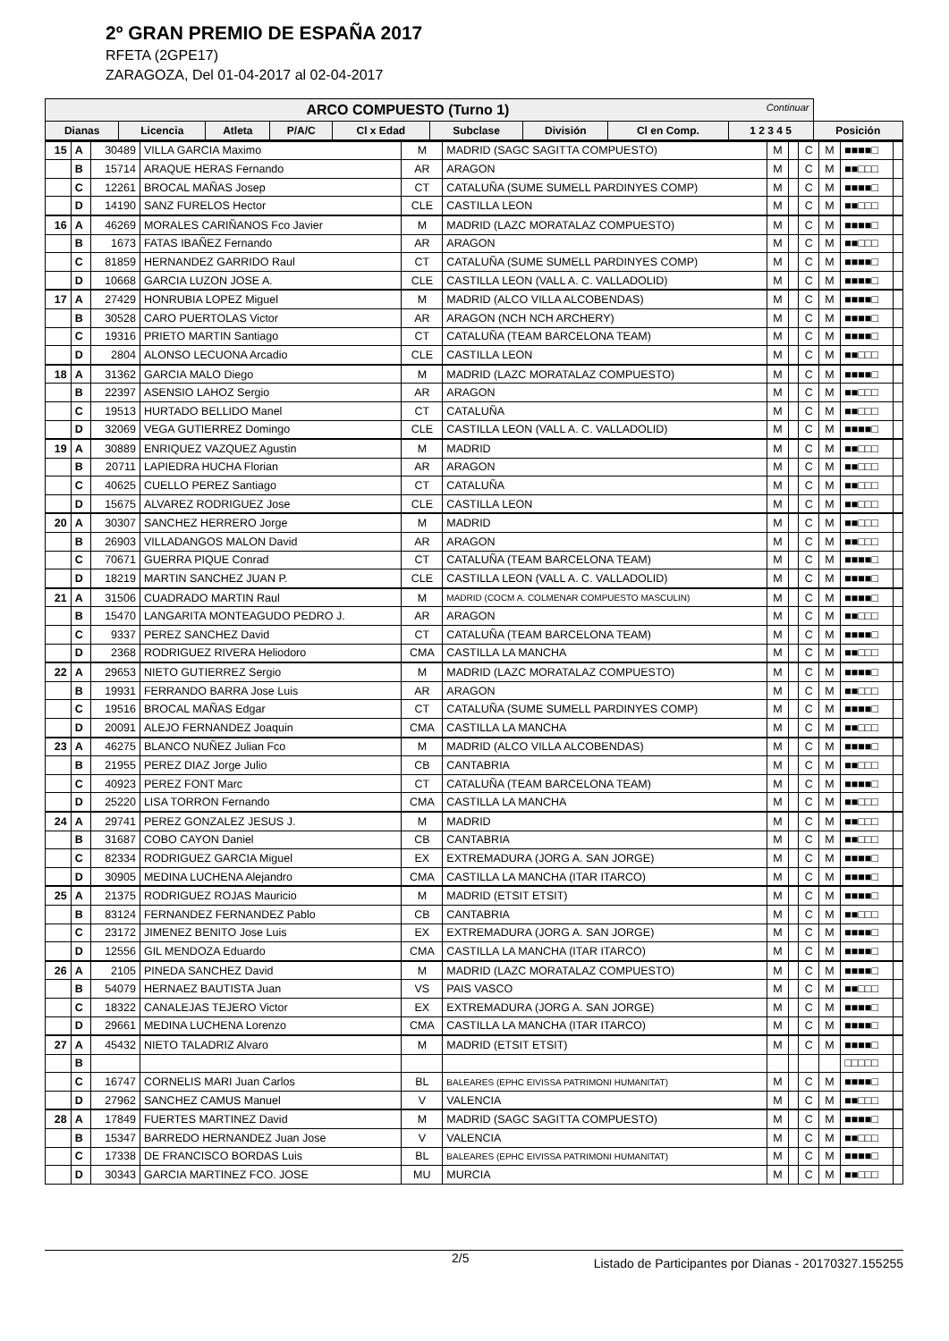2º GRAN PREMIO DE ESPAÑA 2017
RFETA (2GPE17)
ZARAGOZA, Del 01-04-2017 al 02-04-2017
| ARCO COMPUESTO (Turno 1) Continuar | | | | | | | | | |
| Dianas | Licencia | Atleta | P/A/C | Cl x Edad | Subclase | División | Cl en Comp. | 1 2 3 4 5 | Posición |
| 15 | A | 30489 | VILLA GARCIA Maximo | M | MADRID (SAGC SAGITTA COMPUESTO) | M | | C | M | ■■■■□ | |
| | B | 15714 | ARAQUE HERAS Fernando | AR | ARAGON | M | | C | M | ■■□□□ | |
| | C | 12261 | BROCAL MAÑAS Josep | CT | CATALUÑA (SUME SUMELL PARDINYES COMP) | M | | C | M | ■■■■□ | |
| | D | 14190 | SANZ FURELOS Hector | CLE | CASTILLA LEON | M | | C | M | ■■□□□ | |
| 16 | A | 46269 | MORALES CARIÑANOS Fco Javier | M | MADRID (LAZC MORATALAZ COMPUESTO) | M | | C | M | ■■■■□ | |
| | B | 1673 | FATAS IBAÑEZ Fernando | AR | ARAGON | M | | C | M | ■■□□□ | |
| | C | 81859 | HERNANDEZ GARRIDO Raul | CT | CATALUÑA (SUME SUMELL PARDINYES COMP) | M | | C | M | ■■■■□ | |
| | D | 10668 | GARCIA LUZON JOSE A. | CLE | CASTILLA LEON (VALL A. C. VALLADOLID) | M | | C | M | ■■■■□ | |
| 17 | A | 27429 | HONRUBIA LOPEZ Miguel | M | MADRID (ALCO VILLA ALCOBENDAS) | M | | C | M | ■■■■□ | |
| | B | 30528 | CARO PUERTOLAS Victor | AR | ARAGON (NCH NCH ARCHERY) | M | | C | M | ■■■■□ | |
| | C | 19316 | PRIETO MARTIN Santiago | CT | CATALUÑA (TEAM BARCELONA TEAM) | M | | C | M | ■■■■□ | |
| | D | 2804 | ALONSO LECUONA Arcadio | CLE | CASTILLA LEON | M | | C | M | ■■□□□ | |
| 18 | A | 31362 | GARCIA MALO Diego | M | MADRID (LAZC MORATALAZ COMPUESTO) | M | | C | M | ■■■■□ | |
| | B | 22397 | ASENSIO LAHOZ Sergio | AR | ARAGON | M | | C | M | ■■□□□ | |
| | C | 19513 | HURTADO BELLIDO Manel | CT | CATALUÑA | M | | C | M | ■■□□□ | |
| | D | 32069 | VEGA GUTIERREZ Domingo | CLE | CASTILLA LEON (VALL A. C. VALLADOLID) | M | | C | M | ■■■■□ | |
| 19 | A | 30889 | ENRIQUEZ VAZQUEZ Agustin | M | MADRID | M | | C | M | ■■□□□ | |
| | B | 20711 | LAPIEDRA HUCHA Florian | AR | ARAGON | M | | C | M | ■■□□□ | |
| | C | 40625 | CUELLO PEREZ Santiago | CT | CATALUÑA | M | | C | M | ■■□□□ | |
| | D | 15675 | ALVAREZ RODRIGUEZ Jose | CLE | CASTILLA LEON | M | | C | M | ■■□□□ | |
| 20 | A | 30307 | SANCHEZ HERRERO Jorge | M | MADRID | M | | C | M | ■■□□□ | |
| | B | 26903 | VILLADANGOS MALON David | AR | ARAGON | M | | C | M | ■■□□□ | |
| | C | 70671 | GUERRA PIQUE Conrad | CT | CATALUÑA (TEAM BARCELONA TEAM) | M | | C | M | ■■■■□ | |
| | D | 18219 | MARTIN SANCHEZ JUAN P. | CLE | CASTILLA LEON (VALL A. C. VALLADOLID) | M | | C | M | ■■■■□ | |
| 21 | A | 31506 | CUADRADO MARTIN Raul | M | MADRID (COCM A. COLMENAR COMPUESTO MASCULIN) | M | | C | M | ■■■■□ | |
| | B | 15470 | LANGARITA MONTEAGUDO PEDRO J. | AR | ARAGON | M | | C | M | ■■□□□ | |
| | C | 9337 | PEREZ SANCHEZ David | CT | CATALUÑA (TEAM BARCELONA TEAM) | M | | C | M | ■■■■□ | |
| | D | 2368 | RODRIGUEZ RIVERA Heliodoro | CMA | CASTILLA LA MANCHA | M | | C | M | ■■□□□ | |
| 22 | A | 29653 | NIETO GUTIERREZ Sergio | M | MADRID (LAZC MORATALAZ COMPUESTO) | M | | C | M | ■■■■□ | |
| | B | 19931 | FERRANDO BARRA Jose Luis | AR | ARAGON | M | | C | M | ■■□□□ | |
| | C | 19516 | BROCAL MAÑAS Edgar | CT | CATALUÑA (SUME SUMELL PARDINYES COMP) | M | | C | M | ■■■■□ | |
| | D | 20091 | ALEJO FERNANDEZ Joaquin | CMA | CASTILLA LA MANCHA | M | | C | M | ■■□□□ | |
| 23 | A | 46275 | BLANCO NUÑEZ Julian Fco | M | MADRID (ALCO VILLA ALCOBENDAS) | M | | C | M | ■■■■□ | |
| | B | 21955 | PEREZ DIAZ Jorge Julio | CB | CANTABRIA | M | | C | M | ■■□□□ | |
| | C | 40923 | PEREZ FONT Marc | CT | CATALUÑA (TEAM BARCELONA TEAM) | M | | C | M | ■■■■□ | |
| | D | 25220 | LISA TORRON Fernando | CMA | CASTILLA LA MANCHA | M | | C | M | ■■□□□ | |
| 24 | A | 29741 | PEREZ GONZALEZ JESUS J. | M | MADRID | M | | C | M | ■■□□□ | |
| | B | 31687 | COBO CAYON Daniel | CB | CANTABRIA | M | | C | M | ■■□□□ | |
| | C | 82334 | RODRIGUEZ GARCIA Miguel | EX | EXTREMADURA (JORG A. SAN JORGE) | M | | C | M | ■■■■□ | |
| | D | 30905 | MEDINA LUCHENA Alejandro | CMA | CASTILLA LA MANCHA (ITAR ITARCO) | M | | C | M | ■■■■□ | |
| 25 | A | 21375 | RODRIGUEZ ROJAS Mauricio | M | MADRID (ETSIT ETSIT) | M | | C | M | ■■■■□ | |
| | B | 83124 | FERNANDEZ FERNANDEZ Pablo | CB | CANTABRIA | M | | C | M | ■■□□□ | |
| | C | 23172 | JIMENEZ BENITO Jose Luis | EX | EXTREMADURA (JORG A. SAN JORGE) | M | | C | M | ■■■■□ | |
| | D | 12556 | GIL MENDOZA Eduardo | CMA | CASTILLA LA MANCHA (ITAR ITARCO) | M | | C | M | ■■■■□ | |
| 26 | A | 2105 | PINEDA SANCHEZ David | M | MADRID (LAZC MORATALAZ COMPUESTO) | M | | C | M | ■■■■□ | |
| | B | 54079 | HERNAEZ BAUTISTA Juan | VS | PAIS VASCO | M | | C | M | ■■□□□ | |
| | C | 18322 | CANALEJAS TEJERO Victor | EX | EXTREMADURA (JORG A. SAN JORGE) | M | | C | M | ■■■■□ | |
| | D | 29661 | MEDINA LUCHENA Lorenzo | CMA | CASTILLA LA MANCHA (ITAR ITARCO) | M | | C | M | ■■■■□ | |
| 27 | A | 45432 | NIETO TALADRIZ Alvaro | M | MADRID (ETSIT ETSIT) | M | | C | M | ■■■■□ | |
| | B | | | | | | | | | □□□□□ | |
| | C | 16747 | CORNELIS MARI Juan Carlos | BL | BALEARES (EPHC EIVISSA PATRIMONI HUMANITAT) | M | | C | M | ■■■■□ | |
| | D | 27962 | SANCHEZ CAMUS Manuel | V | VALENCIA | M | | C | M | ■■□□□ | |
| 28 | A | 17849 | FUERTES MARTINEZ David | M | MADRID (SAGC SAGITTA COMPUESTO) | M | | C | M | ■■■■□ | |
| | B | 15347 | BARREDO HERNANDEZ Juan Jose | V | VALENCIA | M | | C | M | ■■□□□ | |
| | C | 17338 | DE FRANCISCO BORDAS Luis | BL | BALEARES (EPHC EIVISSA PATRIMONI HUMANITAT) | M | | C | M | ■■■■□ | |
| | D | 30343 | GARCIA MARTINEZ FCO. JOSE | MU | MURCIA | M | | C | M | ■■□□□ | |
2/5 Listado de Participantes por Dianas - 20170327.155255